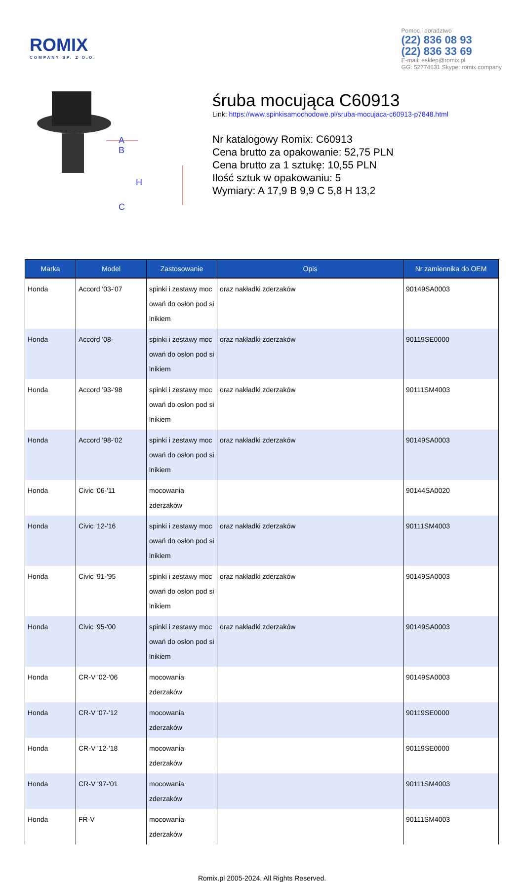ROMIX
COMPANY SP. Z O.O.
Pomoc i doradztwo
(22) 836 08 93
(22) 836 33 69
E-mail: esklep@romix.pl
GG: 52774631 Skype: romix.company
A
B
H
C
śruba mocująca C60913
Link: https://www.spinkisamochodowe.pl/sruba-mocujaca-c60913-p7848.html
Nr katalogowy Romix: C60913
Cena brutto za opakowanie: 52,75 PLN
Cena brutto za 1 sztukę: 10,55 PLN
Ilość sztuk w opakowaniu: 5
Wymiary: A 17,9 B 9,9 C 5,8 H 13,2
| Marka | Model | Zastosowanie | Opis | Nr zamiennika do OEM |
| --- | --- | --- | --- | --- |
| Honda | Accord '03-'07 | spinki i zestawy moc owań do osłon pod si lnikiem | oraz nakładki zderzaków | 90149SA0003 |
| Honda | Accord '08- | spinki i zestawy moc owań do osłon pod si lnikiem | oraz nakładki zderzaków | 90119SE0000 |
| Honda | Accord '93-'98 | spinki i zestawy moc owań do osłon pod si lnikiem | oraz nakładki zderzaków | 90111SM4003 |
| Honda | Accord '98-'02 | spinki i zestawy moc owań do osłon pod si lnikiem | oraz nakładki zderzaków | 90149SA0003 |
| Honda | Civic '06-'11 | mocowania zderzaków | | 90144SA0020 |
| Honda | Civic '12-'16 | spinki i zestawy moc owań do osłon pod si lnikiem | oraz nakładki zderzaków | 90111SM4003 |
| Honda | Civic '91-'95 | spinki i zestawy moc owań do osłon pod si lnikiem | oraz nakładki zderzaków | 90149SA0003 |
| Honda | Civic '95-'00 | spinki i zestawy moc owań do osłon pod si lnikiem | oraz nakładki zderzaków | 90149SA0003 |
| Honda | CR-V '02-'06 | mocowania zderzaków | | 90149SA0003 |
| Honda | CR-V '07-'12 | mocowania zderzaków | | 90119SE0000 |
| Honda | CR-V '12-'18 | mocowania zderzaków | | 90119SE0000 |
| Honda | CR-V '97-'01 | mocowania zderzaków | | 90111SM4003 |
| Honda | FR-V | mocowania zderzaków | | 90111SM4003 |
Romix.pl 2005-2024. All Rights Reserved.